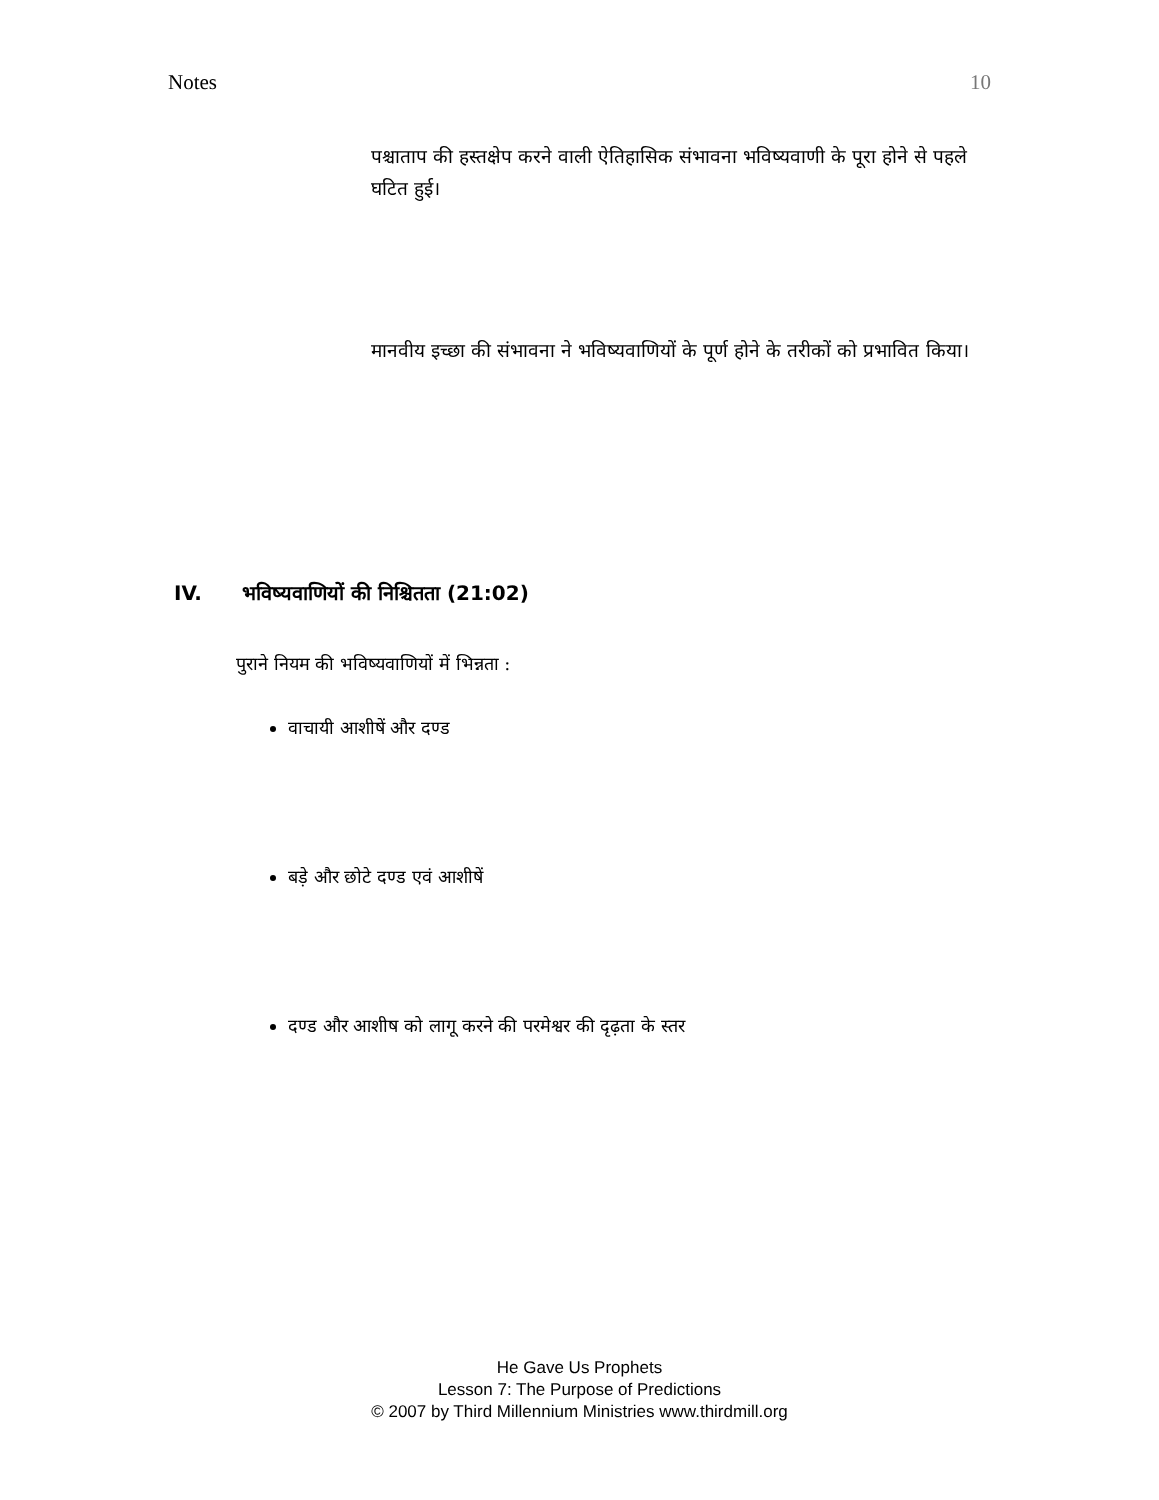Notes 10
पश्चाताप की हस्तक्षेप करने वाली ऐतिहासिक संभावना भविष्यवाणी के पूरा होने से पहले घटित हुई।
मानवीय इच्छा की संभावना ने भविष्यवाणियों के पूर्ण होने के तरीकों को प्रभावित किया।
IV. भविष्यवाणियों की निश्चितता (21:02)
पुराने नियम की भविष्यवाणियों में भिन्नता :
वाचायी आशीषें और दण्ड
बड़े और छोटे दण्ड एवं आशीषें
दण्ड और आशीष को लागू करने की परमेश्वर की दृढ़ता के स्तर
He Gave Us Prophets
Lesson 7: The Purpose of Predictions
© 2007 by Third Millennium Ministries www.thirdmill.org